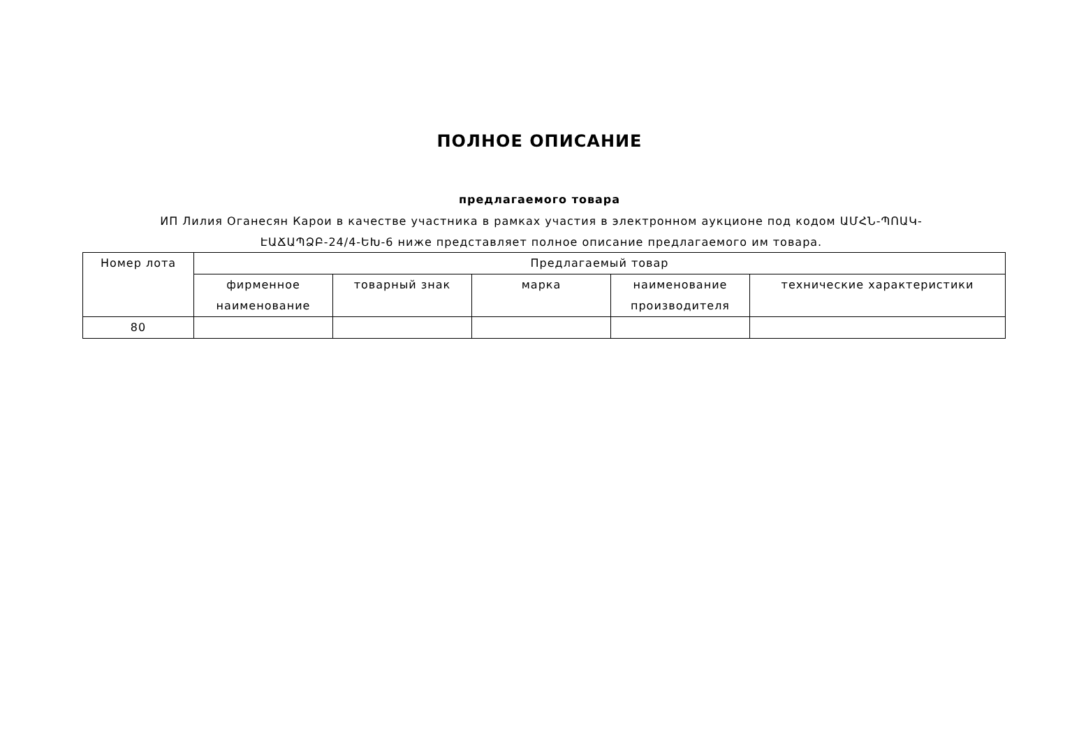ПОЛНОЕ ОПИСАНИЕ
предлагаемого товара
ИП Лилия Оганесян Карои в качестве участника в рамках участия в электронном аукционе под кодом ԱՄՀՆ-ՊՈԱԿ-ԷԱՃԱՊՁԲ-24/4-ԵԽ-6 ниже представляет полное описание предлагаемого им товара.
| Номер лота | Предлагаемый товар | | | | |
| --- | --- | --- | --- | --- | --- |
| | фирменное наименование | товарный знак | марка | наименование производителя | технические характеристики |
| 80 | | | | | |